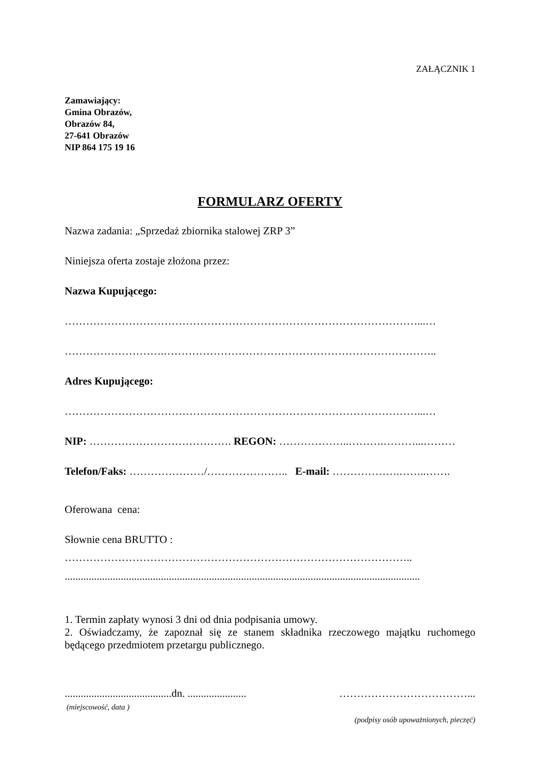ZAŁĄCZNIK 1
Zamawiający:
Gmina Obrazów,
Obrazów 84,
27-641 Obrazów
NIP 864 175 19 16
FORMULARZ OFERTY
Nazwa zadania: „Sprzedaż zbiornika stalowej ZRP 3”
Niniejsza oferta zostaje złożona przez:
Nazwa Kupującego:
………………………………………………………………………………………...…
……………………….…………………………………………………………………..
Adres Kupującego:
………………………………………………………………………………………...…
NIP: …………………………………. REGON: ………………..……….………...………
Telefon/Faks: …………………/………………….. E-mail: ……………….……..…….
Oferowana cena:
Słownie cena BRUTTO :
……………………………………………………………………………………..
.....................................................................................................................................
1. Termin zapłaty wynosi 3 dni od dnia podpisania umowy.
2. Oświadczamy, że zapoznał się ze stanem składnika rzeczowego majątku ruchomego będącego przedmiotem przetargu publicznego.
........................................dn. ......................
(miejscowość, data )
………………………………...
(podpisy osób upoważnionych, pieczęć)